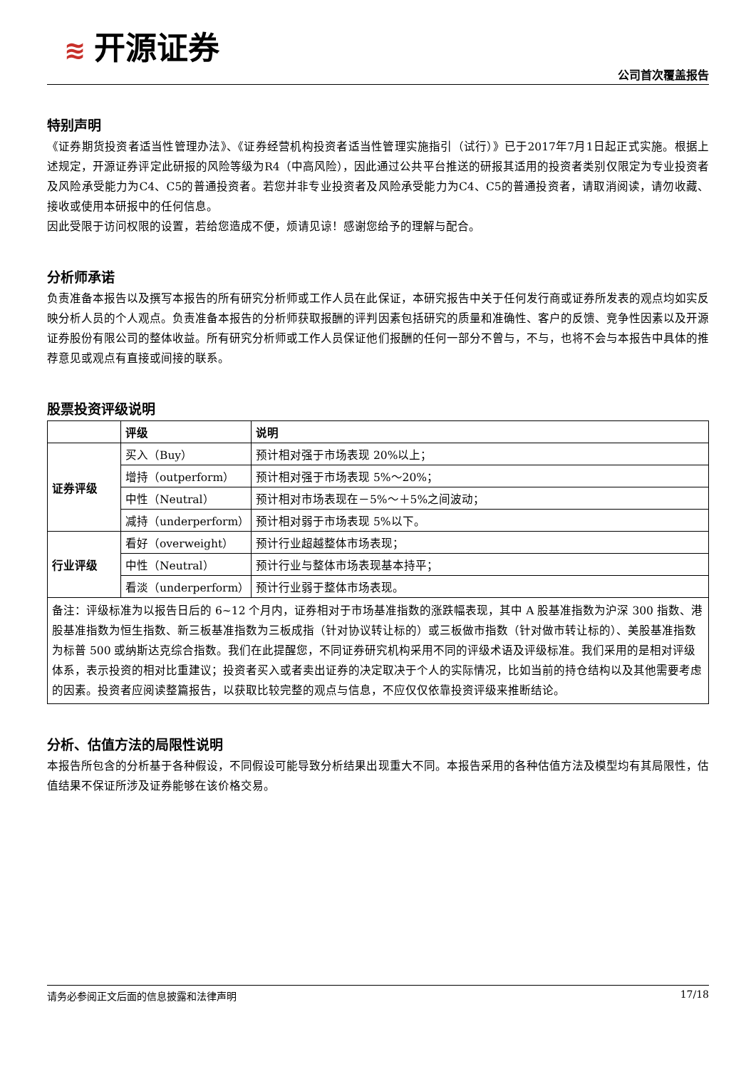≋ 开源证券
公司首次覆盖报告
特别声明
《证券期货投资者适当性管理办法》、《证券经营机构投资者适当性管理实施指引（试行）》已于2017年7月1日起正式实施。根据上述规定，开源证券评定此研报的风险等级为R4（中高风险），因此通过公共平台推送的研报其适用的投资者类别仅限定为专业投资者及风险承受能力为C4、C5的普通投资者。若您并非专业投资者及风险承受能力为C4、C5的普通投资者，请取消阅读，请勿收藏、接收或使用本研报中的任何信息。
因此受限于访问权限的设置，若给您造成不便，烦请见谅！感谢您给予的理解与配合。
分析师承诺
负责准备本报告以及撰写本报告的所有研究分析师或工作人员在此保证，本研究报告中关于任何发行商或证券所发表的观点均如实反映分析人员的个人观点。负责准备本报告的分析师获取报酬的评判因素包括研究的质量和准确性、客户的反馈、竞争性因素以及开源证券股份有限公司的整体收益。所有研究分析师或工作人员保证他们报酬的任何一部分不曾与，不与，也将不会与本报告中具体的推荐意见或观点有直接或间接的联系。
股票投资评级说明
| | 评级 | 说明 |
| --- | --- | --- |
| 证券评级 | 买入（Buy） | 预计相对强于市场表现 20%以上； |
| | 增持（outperform） | 预计相对强于市场表现 5%～20%； |
| | 中性（Neutral） | 预计相对市场表现在－5%～＋5%之间波动； |
| | 减持（underperform） | 预计相对弱于市场表现 5%以下。 |
| 行业评级 | 看好（overweight） | 预计行业超越整体市场表现； |
| | 中性（Neutral） | 预计行业与整体市场表现基本持平； |
| | 看淡（underperform） | 预计行业弱于整体市场表现。 |
| 备注：评级标准为以报告日后的 6~12 个月内，证券相对于市场基准指数的涨跌幅表现，其中 A 股基准指数为沪深 300 指数、港股基准指数为恒生指数、新三板基准指数为三板成指（针对协议转让标的）或三板做市指数（针对做市转让标的）、美股基准指数为标普 500 或纳斯达克综合指数。我们在此提醒您，不同证券研究机构采用不同的评级术语及评级标准。我们采用的是相对评级体系，表示投资的相对比重建议；投资者买入或者卖出证券的决定取决于个人的实际情况，比如当前的持仓结构以及其他需要考虑的因素。投资者应阅读整篇报告，以获取比较完整的观点与信息，不应仅仅依靠投资评级来推断结论。 | | |
分析、估值方法的局限性说明
本报告所包含的分析基于各种假设，不同假设可能导致分析结果出现重大不同。本报告采用的各种估值方法及模型均有其局限性，估值结果不保证所涉及证券能够在该价格交易。
请务必参阅正文后面的信息披露和法律声明 17/18